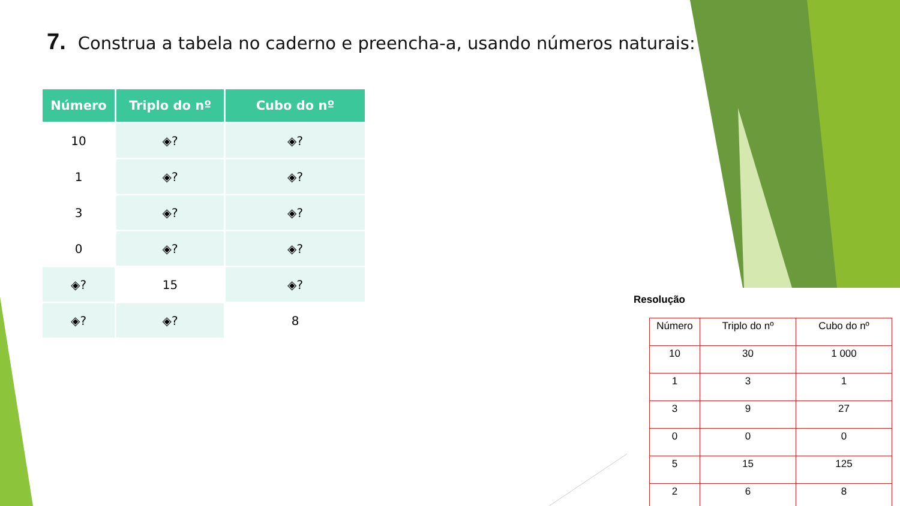7. Construa a tabela no caderno e preencha-a, usando números naturais:
| Número | Triplo do nº | Cubo do nº |
| --- | --- | --- |
| 10 | ◈? | ◈? |
| 1 | ◈? | ◈? |
| 3 | ◈? | ◈? |
| 0 | ◈? | ◈? |
| ◈? | 15 | ◈? |
| ◈? | ◈? | 8 |
Resolução
| Número | Triplo do nº | Cubo do nº |
| --- | --- | --- |
| 10 | 30 | 1 000 |
| 1 | 3 | 1 |
| 3 | 9 | 27 |
| 0 | 0 | 0 |
| 5 | 15 | 125 |
| 2 | 6 | 8 |